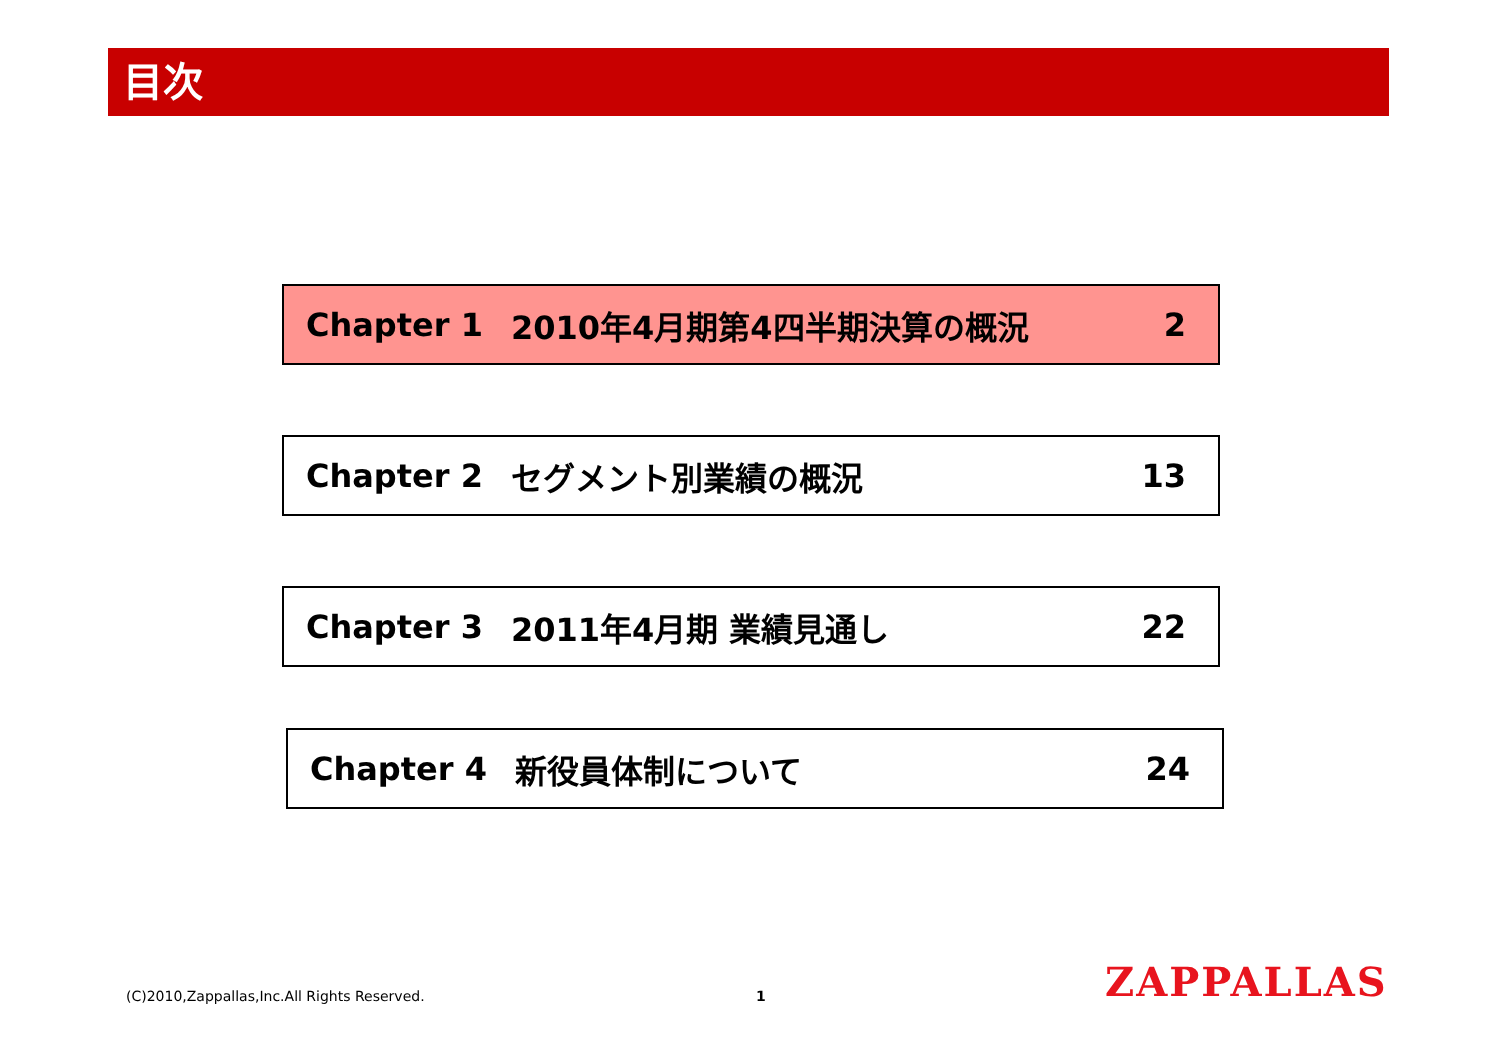目次
Chapter 1 2010年4月期第4四半期決算の概況 2
Chapter 2 セグメント別業績の概況 13
Chapter 3 2011年4月期 業績見通し 22
Chapter 4 新役員体制について 24
(C)2010,Zappallas,Inc.All Rights Reserved.
1 ZAPPALLAS